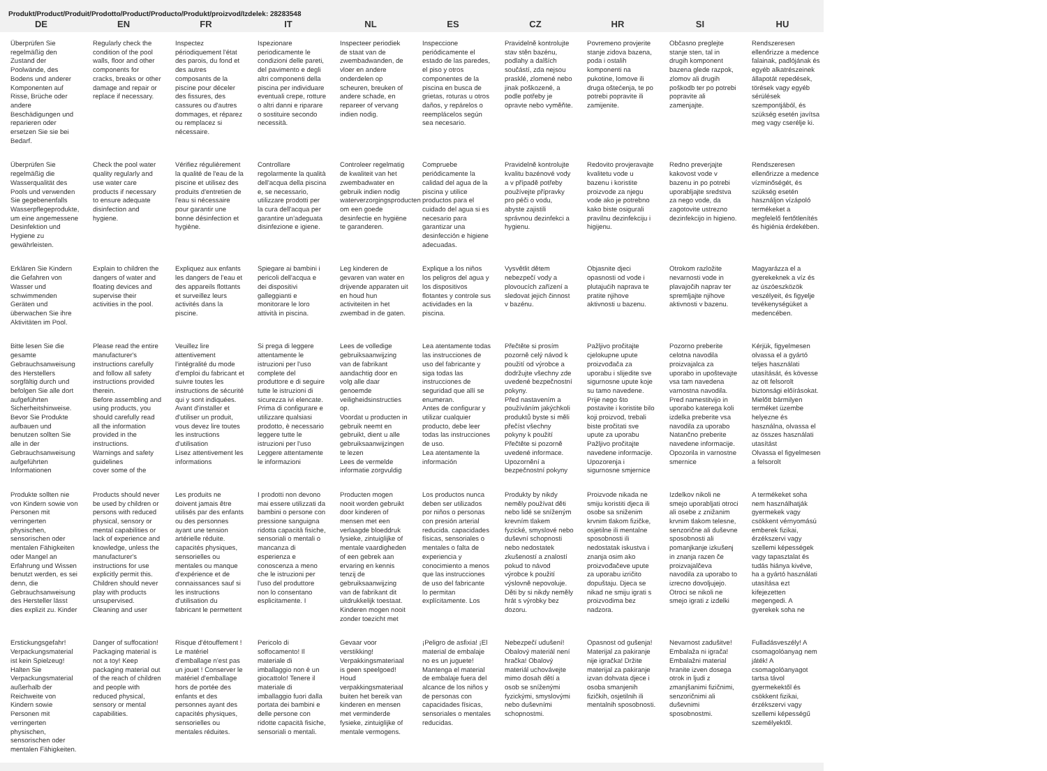Produkt/Product/Produit/Prodotto/Product/Producto/Produkt/proizvod/Izdelek: 28283548
| DE | EN | FR | IT | NL | ES | CZ | HR | SI | HU |
| --- | --- | --- | --- | --- | --- | --- | --- | --- | --- |
| Überprüfen Sie regelmäßig den Zustand der Poolwände, des Bodens und anderer Komponenten auf Risse, Brüche oder andere Beschädigungen und reparieren oder ersetzen Sie sie bei Bedarf. | Regularly check the condition of the pool walls, floor and other components for cracks, breaks or other damage and repair or replace if necessary. | Inspectez périodiquement l'état des parois, du fond et des autres composants de la piscine pour déceler des fissures, des cassures ou d'autres dommages, et réparez ou remplacez si nécessaire. | Ispezionare periodicamente le condizioni delle pareti, del pavimento e degli altri componenti della piscina per individuare eventuali crepe, rotture o altri danni e riparare o sostituire secondo necessità. | Inspecteer periodiek de staat van de zwembadwanden, de vloer en andere onderdelen op scheuren, breuken of andere schade, en repareer of vervang indien nodig. | Inspeccione periódicamente el estado de las paredes, el piso y otros componentes de la piscina en busca de grietas, roturas u otros daños, y repárelos o reemplácelos según sea necesario. | Pravidelně kontrolujte stav stěn bazénu, podlahy a dalších součástí, zda nejsou prasklé, zlomené nebo jinak poškozené, a podle potřeby je opravte nebo vyměňte. | Povremeno provjerite stanje zidova bazena, poda i ostalih komponenti na pukotine, lomove ili druga oštećenja, te po potrebi popravite ili zamijenite. | Občasno preglejte stanje sten, tal in drugih komponent bazena glede razpok, zlomov ali drugih poškodb ter po potrebi popravite ali zamenjajte. | Rendszeresen ellenőrizze a medence falainak, padlójának és egyéb alkatrészeinek állapotát repedések, törések vagy egyéb sérülések szempontjából, és szükség esetén javítsa meg vagy cserélje ki. |
| Überprüfen Sie regelmäßig die Wasserqualität des Pools und verwenden Sie gegebenenfalls Wasserpflegeprodukte, um eine angemessene Desinfektion und Hygiene zu gewährleisten. | Check the pool water quality regularly and use water care products if necessary to ensure adequate disinfection and hygiene. | Vérifiez régulièrement la qualité de l'eau de la piscine et utilisez des produits d'entretien de l'eau si nécessaire pour garantir une bonne désinfection et hygiène. | Controllare regolarmente la qualità dell'acqua della piscina e, se necessario, utilizzare prodotti per la cura dell'acqua per garantire un'adeguata disinfezione e igiene. | Controleer regelmatig de kwaliteit van het zwembadwater en gebruik indien nodig waterverzorgingsproducten om een goede desinfectie en hygiëne te garanderen. | Compruebe periódicamente la calidad del agua de la piscina y utilice productos para el cuidado del agua si es necesario para garantizar una desinfección e higiene adecuadas. | Pravidelně kontrolujte kvalitu bazénové vody a v případě potřeby používejte přípravky pro péči o vodu, abyste zajistili správnou dezinfekci a hygienu. | Redovito provjeravajte kvalitetu vode u bazenu i koristite proizvode za njegu vode ako je potrebno kako biste osigurali pravilnu dezinfekciju i higijenu. | Redno preverjajte kakovost vode v bazenu in po potrebi uporabljajte sredstva za nego vode, da zagotovite ustrezno dezinfekcijo in higieno. | Rendszeresen ellenőrizze a medence vízminőségét, és szükség esetén használjon vízápoló termékeket a megfelelő fertőtlenítés és higiénia érdekében. |
| Erklären Sie Kindern die Gefahren von Wasser und schwimmenden Geräten und überwachen Sie ihre Aktivitäten im Pool. | Explain to children the dangers of water and floating devices and supervise their activities in the pool. | Expliquez aux enfants les dangers de l'eau et des appareils flottants et surveillez leurs activités dans la piscine. | Spiegare ai bambini i pericoli dell'acqua e dei dispositivi galleggianti e monitorare le loro attività in piscina. | Leg kinderen de gevaren van water en drijvende apparaten uit en houd hun activiteiten in het zwembad in de gaten. | Explique a los niños los peligros del agua y los dispositivos flotantes y controle sus actividades en la piscina. | Vysvětlit dětem nebezpečí vody a plovoucích zařízení a sledovat jejich činnost v bazénu. | Objasnite djeci opasnosti od vode i plutajućih naprava te pratite njihove aktivnosti u bazenu. | Otrokom razložite nevarnosti vode in plavajočih naprav ter spremljajte njihove aktivnosti v bazenu. | Magyarázza el a gyerekeknek a víz és az úszóeszközök veszélyeit, és figyelje tevékenységüket a medencében. |
| Bitte lesen Sie die gesamte Gebrauchsanweisung des Herstellers sorgfältig durch und befolgen Sie alle dort aufgeführten Sicherheitshinweise. Bevor Sie Produkte aufbauen und benutzen sollten Sie alle in der Gebrauchsanweisung aufgeführten Informationen | Please read the entire manufacturer's instructions carefully and follow all safety instructions provided therein. Before assembling and using products, you should carefully read all the information provided in the instructions. Warnings and safety guidelines cover some of the | Veuillez lire attentivement l'intégralité du mode d'emploi du fabricant et suivre toutes les instructions de sécurité qui y sont indiquées. Avant d'installer et d'utiliser un produit, vous devez lire toutes les instructions d'utilisation Lisez attentivement les informations | Si prega di leggere attentamente le istruzioni per l'uso complete del produttore e di seguire tutte le istruzioni di sicurezza ivi elencate. Prima di configurare e utilizzare qualsiasi prodotto, è necessario leggere tutte le istruzioni per l'uso Leggere attentamente le informazioni | Lees de volledige gebruiksaanwijzing van de fabrikant aandachtig door en volg alle daar genoemde veiligheidsinstructies op. Voordat u producten in gebruik neemt en gebruikt, dient u alle gebruiksaanwijzingen te lezen Lees de vermelde informatie zorgvuldig | Lea atentamente todas las instrucciones de uso del fabricante y siga todas las instrucciones de seguridad que allí se enumeran. Antes de configurar y utilizar cualquier producto, debe leer todas las instrucciones de uso. Lea atentamente la información | Přečtěte si prosím pozorně celý návod k použití od výrobce a dodržujte všechny zde uvedené bezpečnostní pokyny. Před nastavením a používáním jakýchkoli produktů byste si měli přečíst všechny pokyny k použití Přečtěte si pozorně uvedené informace. Upozornění a bezpečnostní pokyny | Pažljivo pročitajte cjelokupne upute proizvođača za uporabu i slijedite sve sigurnosne upute koje su tamo navedene. Prije nego što postavite i koristite bilo koji proizvod, trebali biste pročitati sve upute za uporabu Pažljivo pročitajte navedene informacije. Upozorenja i sigurnosne smjernice | Pozorno preberite celotna navodila proizvajalca za uporabo in upoštevajte vsa tam navedena varnostna navodila. Pred namestitvijo in uporabo katerega koli izdelka preberite vsa navodila za uporabo Natančno preberite navedene informacije. Opozorila in varnostne smernice | Kérjük, figyelmesen olvassa el a gyártó teljes használati utasítását, és kövesse az ott felsorolt biztonsági előírásokat. Mielőtt bármilyen terméket üzembe helyezne és használna, olvassa el az összes használati utasítást Olvassa el figyelmesen a felsorolt |
| Produkte sollten nie von Kindern sowie von Personen mit verringerten physischen, sensorischen oder mentalen Fähigkeiten oder Mangel an Erfahrung und Wissen benutzt werden, es sei denn, die Gebrauchsanweisung des Hersteller lässt dies explizit zu. Kinder | Products should never be used by children or persons with reduced physical, sensory or mental capabilities or lack of experience and knowledge, unless the manufacturer's instructions for use explicitly permit this. Children should never play with products unsupervised. Cleaning and user | Les produits ne doivent jamais être utilisés par des enfants ou des personnes ayant une tension artérielle réduite. capacités physiques, sensorielles ou mentales ou manque d'expérience et de connaissances sauf si les instructions d'utilisation du fabricant le permettent | I prodotti non devono mai essere utilizzati da bambini o persone con pressione sanguigna ridotta capacità fisiche, sensoriali o mentali o mancanza di esperienza e conoscenza a meno che le istruzioni per l'uso del produttore non lo consentano esplicitamente. I | Producten mogen nooit worden gebruikt door kinderen of mensen met een verlaagde bloeddruk fysieke, zintuiglijke of mentale vaardigheden of een gebrek aan ervaring en kennis tenzij de gebruiksaanwijzing van de fabrikant dit uitdrukkelijk toestaat. Kinderen mogen nooit zonder toezicht met | Los productos nunca deben ser utilizados por niños o personas con presión arterial reducida. capacidades físicas, sensoriales o mentales o falta de experiencia y conocimiento a menos que las instrucciones de uso del fabricante lo permitan explícitamente. Los | Produkty by nikdy neměly používat děti nebo lidé se sníženým krevním tlakem fyzické, smyslové nebo duševní schopnosti nebo nedostatek zkušeností a znalostí pokud to návod výrobce k použití výslovně nepovoluje. Děti by si nikdy neměly hrát s výrobky bez dozoru. | Proizvode nikada ne smiju koristiti djeca ili osobe sa sniženim krvnim tlakom fizičke, osjetilne ili mentalne sposobnosti ili nedostatak iskustva i znanja osim ako proizvođačeve upute za uporabu izričito dopuštaju. Djeca se nikad ne smiju igrati s proizvodima bez nadzora. | Izdelkov nikoli ne smejo uporabljati otroci ali osebe z znižanim krvnim tlakom telesne, senzorične ali duševne sposobnosti ali pomanjkanje izkušenj in znanja razen če proizvajalčeva navodila za uporabo to izrecno dovoljujejo. Otroci se nikoli ne smejo igrati z izdelki | A termékeket soha nem használhatják gyermekek vagy csökkent vérnyomású emberek fizikai, érzékszervi vagy szellemi képességek vagy tapasztalat és tudás hiánya kivéve, ha a gyártó használati utasítása ezt kifejezetten megengedi. A gyerekek soha ne |
| Erstickungsgefahr! Verpackungsmaterial ist kein Spielzeug! Halten Sie Verpackungsmaterial außerhalb der Reichweite von Kindern sowie Personen mit verringerten physischen, sensorischen oder mentalen Fähigkeiten. | Danger of suffocation! Packaging material is not a toy! Keep packaging material out of the reach of children and people with reduced physical, sensory or mental capabilities. | Risque d'étouffement ! Le matériel d’emballage n’est pas un jouet ! Conserver le matériel d'emballage hors de portée des enfants et des personnes ayant des capacités physiques, sensorielles ou mentales réduites. | Pericolo di soffocamento! Il materiale di imballaggio non è un giocattolo! Tenere il materiale di imballaggio fuori dalla portata dei bambini e delle persone con ridotte capacità fisiche, sensoriali o mentali. | Gevaar voor verstikking! Verpakkingsmateriaal is geen speelgoed! Houd verpakkingsmateriaal buiten het bereik van kinderen en mensen met verminderde fysieke, zintuiglijke of mentale vermogens. | ¡Peligro de asfixia! ¡El material de embalaje no es un juguete! Mantenga el material de embalaje fuera del alcance de los niños y de personas con capacidades físicas, sensoriales o mentales reducidas. | Nebezpečí udušení! Obalový materiál není hračka! Obalový materiál uchovávejte mimo dosah dětí a osob se sníženými fyzickými, smyslovými nebo duševními schopnostmi. | Opasnost od gušenja! Materijal za pakiranje nije igračka! Držite materijal za pakiranje izvan dohvata djece i osoba smanjenih fizičkih, osjetilnih ili mentalnih sposobnosti. | Nevarnost zadušitve! Embalaža ni igrača! Embalažni material hranite izven dosega otrok in ljudi z zmanjšanimi fizičnimi, senzoričnimi ali duševnimi sposobnostmi. | Fulladásveszély! A csomagolóanyag nem játék! A csomagolóanyagot tartsa távol gyermekektől és csökkent fizikai, érzékszervi vagy szellemi képességű személyektől. |